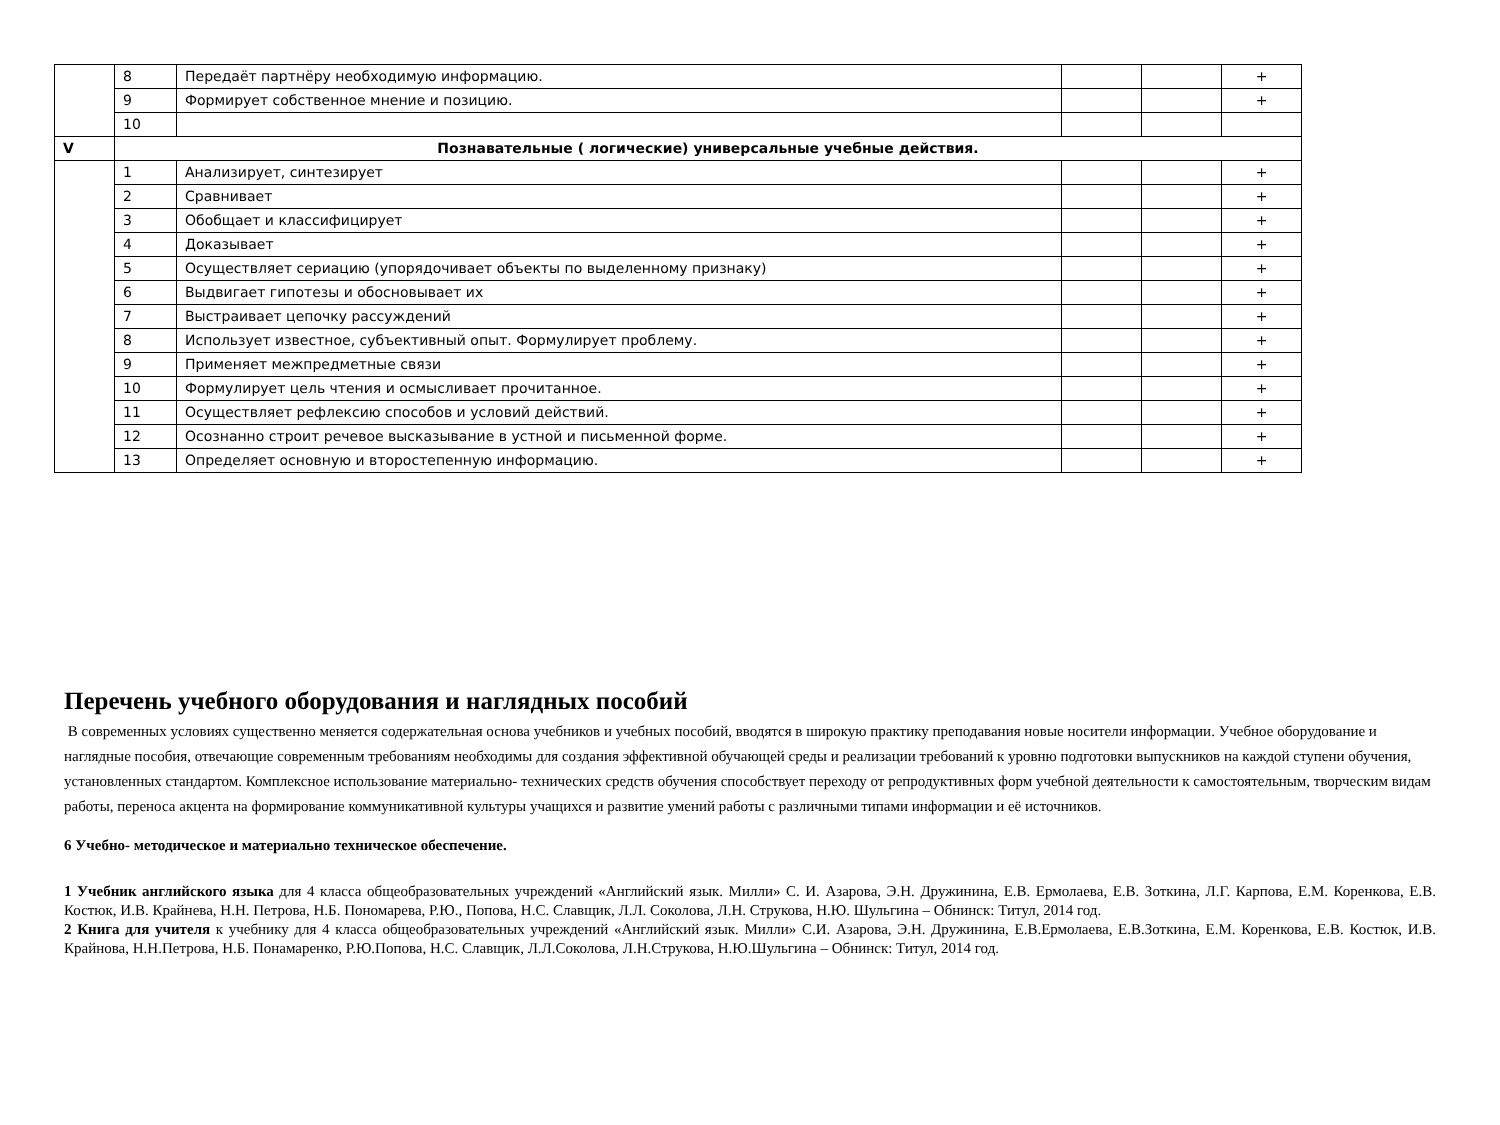| | 8 | Передаёт партнёру необходимую информацию. | | | + |
| | 9 | Формирует собственное мнение и позицию. | | | + |
| | 10 | | | | |
| V | Познавательные ( логические) универсальные учебные действия. | | | | |
| | 1 | Анализирует, синтезирует | | | + |
| | 2 | Сравнивает | | | + |
| | 3 | Обобщает и классифицирует | | | + |
| | 4 | Доказывает | | | + |
| | 5 | Осуществляет сериацию (упорядочивает объекты по выделенному признаку) | | | + |
| | 6 | Выдвигает гипотезы и обосновывает их | | | + |
| | 7 | Выстраивает цепочку рассуждений | | | + |
| | 8 | Использует известное, субъективный опыт. Формулирует проблему. | | | + |
| | 9 | Применяет межпредметные связи | | | + |
| | 10 | Формулирует цель чтения и осмысливает прочитанное. | | | + |
| | 11 | Осуществляет рефлексию способов и условий действий. | | | + |
| | 12 | Осознанно строит речевое высказывание в устной и письменной форме. | | | + |
| | 13 | Определяет основную и второстепенную информацию. | | | + |
Перечень учебного оборудования и наглядных пособий
В современных условиях существенно меняется содержательная основа учебников и учебных пособий, вводятся в широкую практику преподавания новые носители информации. Учебное оборудование и наглядные пособия, отвечающие современным требованиям необходимы для создания эффективной обучающей среды и реализации требований к уровню подготовки выпускников на каждой ступени обучения, установленных стандартом. Комплексное использование материально- технических средств обучения способствует переходу от репродуктивных форм учебной деятельности к самостоятельным, творческим видам работы, переноса акцента на формирование коммуникативной культуры учащихся и развитие умений работы с различными типами информации и её источников.
6 Учебно- методическое и материально техническое обеспечение.
1 Учебник английского языка для 4 класса общеобразовательных учреждений «Английский язык. Милли» С. И. Азарова, Э.Н. Дружинина, Е.В. Ермолаева, Е.В. Зоткина, Л.Г. Карпова, Е.М. Коренкова, Е.В. Костюк, И.В. Крайнева, Н.Н. Петрова, Н.Б. Пономарева, Р.Ю., Попова, Н.С. Славщик, Л.Л. Соколова, Л.Н. Струкова, Н.Ю. Шульгина – Обнинск: Титул, 2014 год.
2 Книга для учителя к учебнику для 4 класса общеобразовательных учреждений «Английский язык. Милли» С.И. Азарова, Э.Н. Дружинина, Е.В.Ермолаева, Е.В.Зоткина, Е.М. Коренкова, Е.В. Костюк, И.В. Крайнова, Н.Н.Петрова, Н.Б. Понамаренко, Р.Ю.Попова, Н.С. Славщик, Л.Л.Соколова, Л.Н.Струкова, Н.Ю.Шульгина – Обнинск: Титул, 2014 год.